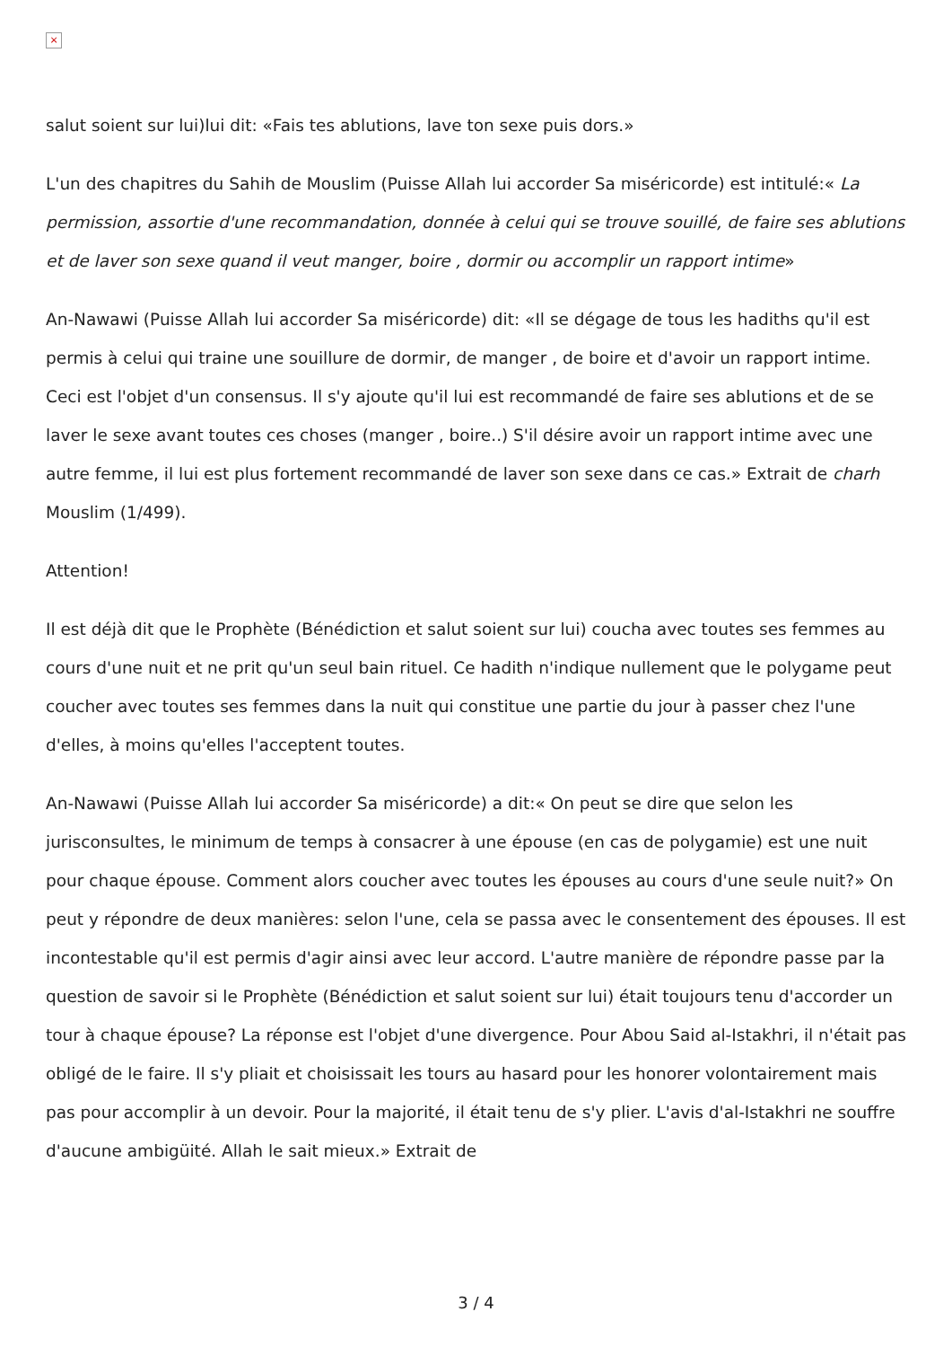×
salut soient sur lui)lui dit: «Fais tes ablutions, lave ton sexe puis dors.»
L'un des chapitres du Sahih de Mouslim (Puisse Allah lui accorder Sa miséricorde) est intitulé:« La permission, assortie d'une recommandation, donnée à celui qui se trouve souillé, de faire ses ablutions et de laver son sexe quand il veut manger, boire , dormir ou accomplir un rapport intime»
An-Nawawi (Puisse Allah lui accorder Sa miséricorde) dit: «Il se dégage de tous les hadiths qu'il est permis à celui qui traine une souillure de dormir, de manger , de boire et d'avoir un rapport intime. Ceci est l'objet d'un consensus. Il s'y ajoute qu'il lui est recommandé de faire ses ablutions et de se laver le sexe avant toutes ces choses (manger , boire..) S'il désire avoir un rapport intime avec une autre femme, il lui est plus fortement recommandé de laver son sexe dans ce cas.» Extrait de charh Mouslim (1/499).
Attention!
Il est déjà dit que le Prophète (Bénédiction et salut soient sur lui) coucha avec toutes ses femmes au cours d'une nuit et ne prit qu'un seul bain rituel. Ce hadith n'indique nullement que le polygame peut coucher avec toutes ses femmes dans la nuit qui constitue une partie du jour à passer chez l'une d'elles, à moins qu'elles l'acceptent toutes.
An-Nawawi (Puisse Allah lui accorder Sa miséricorde) a dit:« On peut se dire que selon les jurisconsultes, le minimum de temps à consacrer à une épouse (en cas de polygamie) est une nuit pour chaque épouse. Comment alors coucher avec toutes les épouses au cours d'une seule nuit?» On peut y répondre de deux manières: selon l'une, cela se passa avec le consentement des épouses. Il est incontestable qu'il est permis d'agir ainsi avec leur accord. L'autre manière de répondre passe par la question de savoir si le Prophète (Bénédiction et salut soient sur lui) était toujours tenu d'accorder un tour à chaque épouse? La réponse est l'objet d'une divergence. Pour Abou Said al-Istakhri, il n'était pas obligé de le faire. Il s'y pliait et choisissait les tours au hasard pour les honorer volontairement mais pas pour accomplir à un devoir. Pour la majorité, il était tenu de s'y plier. L'avis d'al-Istakhri ne souffre d'aucune ambigüité. Allah le sait mieux.» Extrait de
3 / 4